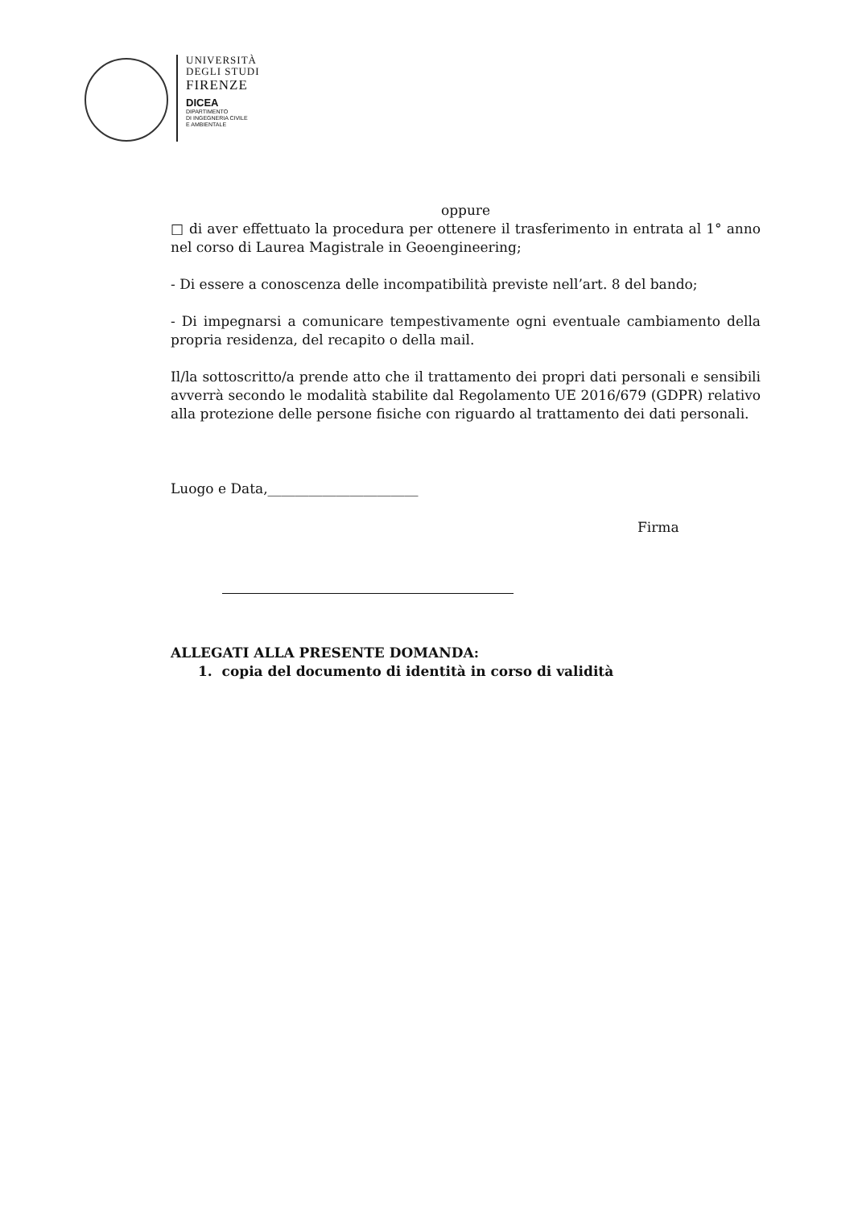UNIVERSITÀ
DEGLI STUDI
FIRENZE
DICEA
DIPARTIMENTO
DI INGEGNERIA CIVILE
E AMBIENTALE
oppure
□ di aver effettuato la procedura per ottenere il trasferimento in entrata al 1° anno nel corso di Laurea Magistrale in Geoengineering;
- Di essere a conoscenza delle incompatibilità previste nell’art. 8 del bando;
- Di impegnarsi a comunicare tempestivamente ogni eventuale cambiamento della propria residenza, del recapito o della mail.
Il/la sottoscritto/a prende atto che il trattamento dei propri dati personali e sensibili avverrà secondo le modalità stabilite dal Regolamento UE 2016/679 (GDPR) relativo alla protezione delle persone fisiche con riguardo al trattamento dei dati personali.
Luogo e Data,______________________
Firma
ALLEGATI ALLA PRESENTE DOMANDA:
1. copia del documento di identità in corso di validità